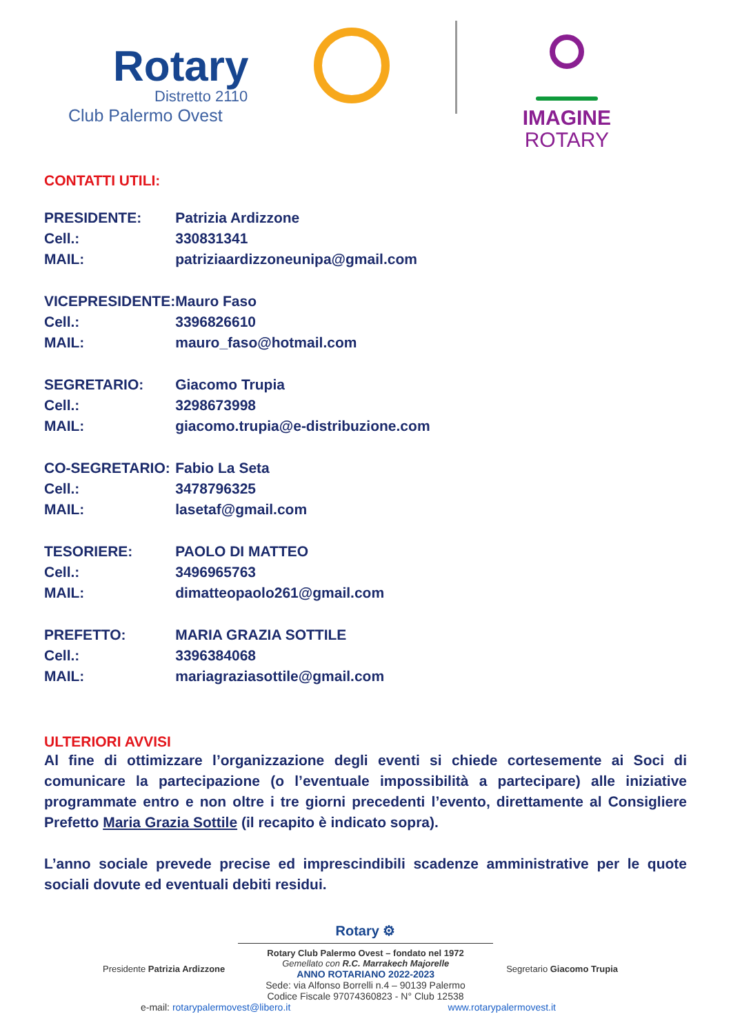Rotary
Distretto 2110
Club Palermo Ovest
IMAGINE
ROTARY
CONTATTI UTILI:
| PRESIDENTE: | Patrizia Ardizzone |
| Cell.: | 330831341 |
| MAIL: | patriziaardizzoneunipa@gmail.com |
| VICEPRESIDENTE: | Mauro Faso |
| Cell.: | 3396826610 |
| MAIL: | mauro_faso@hotmail.com |
| SEGRETARIO: | Giacomo Trupia |
| Cell.: | 3298673998 |
| MAIL: | giacomo.trupia@e-distribuzione.com |
| CO-SEGRETARIO: | Fabio La Seta |
| Cell.: | 3478796325 |
| MAIL: | lasetaf@gmail.com |
| TESORIERE: | PAOLO DI MATTEO |
| Cell.: | 3496965763 |
| MAIL: | dimatteopaolo261@gmail.com |
| PREFETTO: | MARIA GRAZIA SOTTILE |
| Cell.: | 3396384068 |
| MAIL: | mariagraziasottile@gmail.com |
ULTERIORI AVVISI
Al fine di ottimizzare l’organizzazione degli eventi si chiede cortesemente ai Soci di comunicare la partecipazione (o l’eventuale impossibilità a partecipare) alle iniziative programmate entro e non oltre i tre giorni precedenti l’evento, direttamente al Consigliere Prefetto Maria Grazia Sottile (il recapito è indicato sopra).
L’anno sociale prevede precise ed imprescindibili scadenze amministrative per le quote sociali dovute ed eventuali debiti residui.
Rotary ⚙
Rotary Club Palermo Ovest – fondato nel 1972
Presidente Patrizia Ardizzone Gemellato con R.C. Marrakech Majorelle
ANNO ROTARIANO 2022-2023 Segretario Giacomo Trupia
Sede: via Alfonso Borrelli n.4 – 90139 Palermo
Codice Fiscale 97074360823 - N° Club 12538
e-mail: rotarypalermovest@libero.it www.rotarypalermovest.it